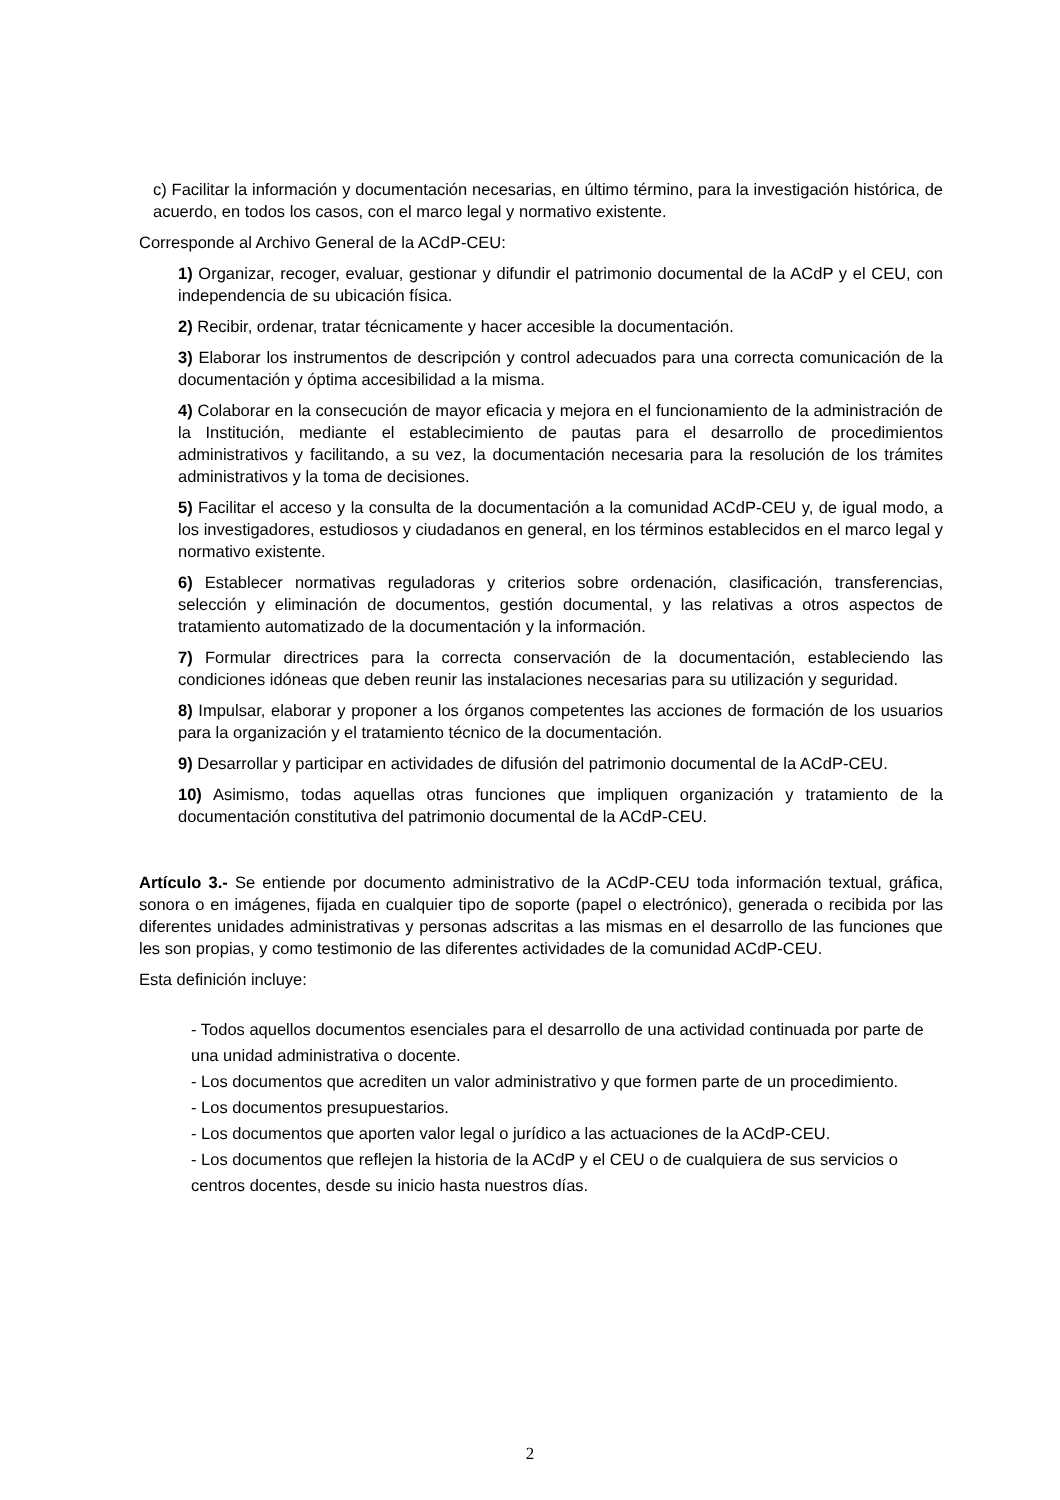c) Facilitar la información y documentación necesarias, en último término, para la investigación histórica, de acuerdo, en todos los casos, con el marco legal y normativo existente.
Corresponde al Archivo General de la ACdP-CEU:
1) Organizar, recoger, evaluar, gestionar y difundir el patrimonio documental de la ACdP y el CEU, con independencia de su ubicación física.
2) Recibir, ordenar, tratar técnicamente y hacer accesible la documentación.
3) Elaborar los instrumentos de descripción y control adecuados para una correcta comunicación de la documentación y óptima accesibilidad a la misma.
4) Colaborar en la consecución de mayor eficacia y mejora en el funcionamiento de la administración de la Institución, mediante el establecimiento de pautas para el desarrollo de procedimientos administrativos y facilitando, a su vez, la documentación necesaria para la resolución de los trámites administrativos y la toma de decisiones.
5) Facilitar el acceso y la consulta de la documentación a la comunidad ACdP-CEU y, de igual modo, a los investigadores, estudiosos y ciudadanos en general, en los términos establecidos en el marco legal y normativo existente.
6) Establecer normativas reguladoras y criterios sobre ordenación, clasificación, transferencias, selección y eliminación de documentos, gestión documental, y las relativas a otros aspectos de tratamiento automatizado de la documentación y la información.
7) Formular directrices para la correcta conservación de la documentación, estableciendo las condiciones idóneas que deben reunir las instalaciones necesarias para su utilización y seguridad.
8) Impulsar, elaborar y proponer a los órganos competentes las acciones de formación de los usuarios para la organización y el tratamiento técnico de la documentación.
9) Desarrollar y participar en actividades de difusión del patrimonio documental de la ACdP-CEU.
10) Asimismo, todas aquellas otras funciones que impliquen organización y tratamiento de la documentación constitutiva del patrimonio documental de la ACdP-CEU.
Artículo 3.- Se entiende por documento administrativo de la ACdP-CEU toda información textual, gráfica, sonora o en imágenes, fijada en cualquier tipo de soporte (papel o electrónico), generada o recibida por las diferentes unidades administrativas y personas adscritas a las mismas en el desarrollo de las funciones que les son propias, y como testimonio de las diferentes actividades de la comunidad ACdP-CEU.
Esta definición incluye:
- Todos aquellos documentos esenciales para el desarrollo de una actividad continuada por parte de una unidad administrativa o docente.
- Los documentos que acrediten un valor administrativo y que formen parte de un procedimiento.
- Los documentos presupuestarios.
- Los documentos que aporten valor legal o jurídico a las actuaciones de la ACdP-CEU.
- Los documentos que reflejen la historia de la ACdP y el CEU o de cualquiera de sus servicios o centros docentes, desde su inicio hasta nuestros días.
2